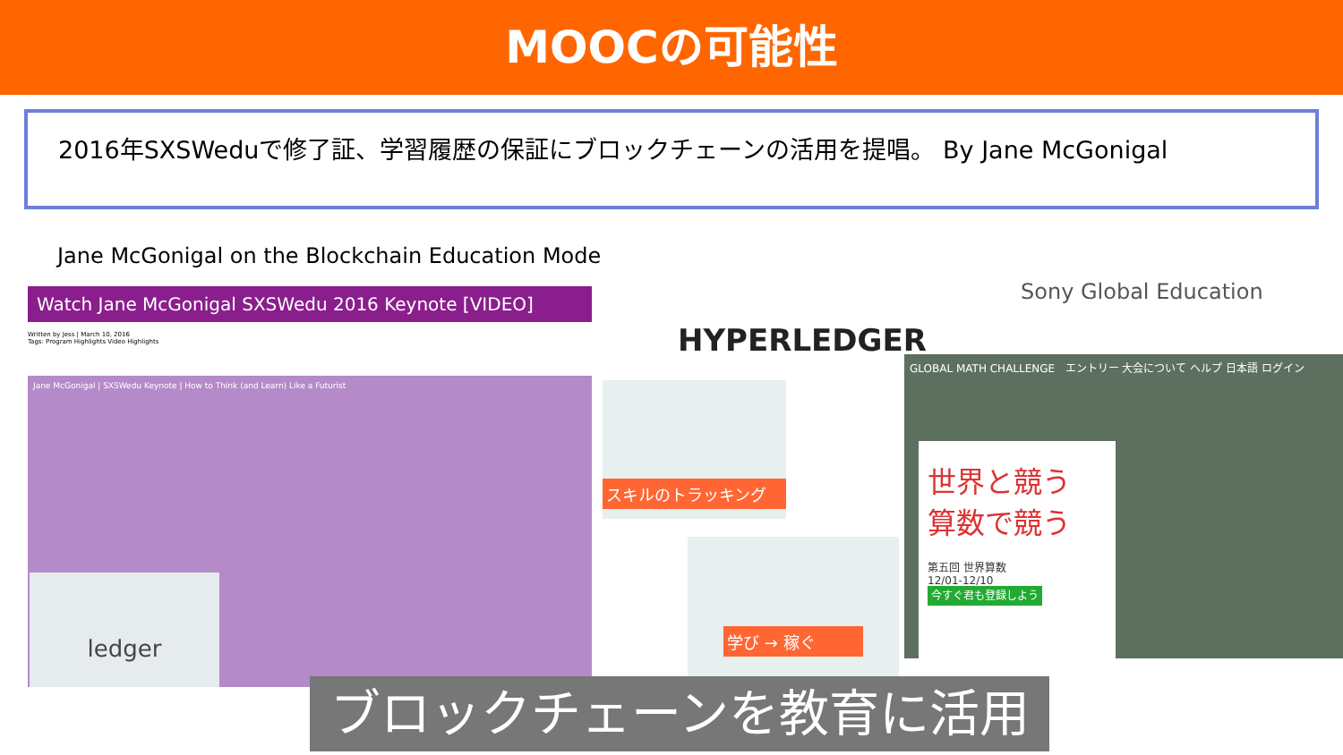MOOCの可能性
2016年SXSWeduで修了証、学習履歴の保証にブロックチェーンの活用を提唱。 By Jane McGonigal
Jane McGonigal on the Blockchain Education Mode
Watch Jane McGonigal SXSWedu 2016 Keynote [VIDEO]
Written by Jess | March 10, 2016
Tags: Program Highlights Video Highlights
Jane McGonigal | SXSWedu Keynote | How to Think (and Learn) Like a Futurist
ledger
HYPERLEDGER
Sony Global Education
スキルのトラッキング
学び → 稼ぐ
GLOBAL MATH CHALLENGE エントリー 大会について ヘルプ 日本語 ログイン
世界と競う
算数で競う
第五回 世界算数
12/01-12/10
今すぐ君も登録しよう
ブロックチェーンを教育に活用